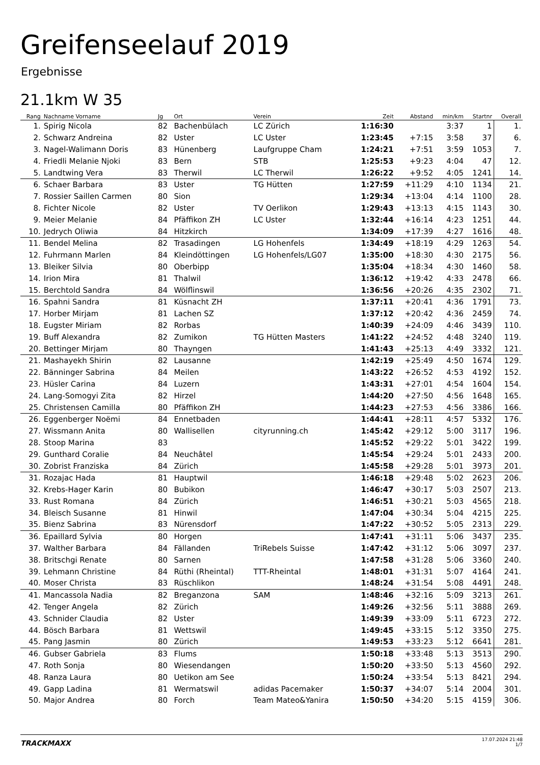Greifenseelauf 2019
Ergebnisse
21.1km W 35
| Rang | Nachname Vorname | Jg | Ort | Verein | Zeit | Abstand | min/km | Startnr | Overall |
| --- | --- | --- | --- | --- | --- | --- | --- | --- | --- |
| 1. | Spirig Nicola | 82 | Bachenbülach | LC Zürich | 1:16:30 | | 3:37 | 1 | 1. |
| 2. | Schwarz Andreina | 82 | Uster | LC Uster | 1:23:45 | +7:15 | 3:58 | 37 | 6. |
| 3. | Nagel-Walimann Doris | 83 | Hünenberg | Laufgruppe Cham | 1:24:21 | +7:51 | 3:59 | 1053 | 7. |
| 4. | Friedli Melanie Njoki | 83 | Bern | STB | 1:25:53 | +9:23 | 4:04 | 47 | 12. |
| 5. | Landtwing Vera | 83 | Therwil | LC Therwil | 1:26:22 | +9:52 | 4:05 | 1241 | 14. |
| 6. | Schaer Barbara | 83 | Uster | TG Hütten | 1:27:59 | +11:29 | 4:10 | 1134 | 21. |
| 7. | Rossier Saillen Carmen | 80 | Sion | | 1:29:34 | +13:04 | 4:14 | 1100 | 28. |
| 8. | Fichter Nicole | 82 | Uster | TV Oerlikon | 1:29:43 | +13:13 | 4:15 | 1143 | 30. |
| 9. | Meier Melanie | 84 | Pfäffikon ZH | LC Uster | 1:32:44 | +16:14 | 4:23 | 1251 | 44. |
| 10. | Jedrych Oliwia | 84 | Hitzkirch | | 1:34:09 | +17:39 | 4:27 | 1616 | 48. |
| 11. | Bendel Melina | 82 | Trasadingen | LG Hohenfels | 1:34:49 | +18:19 | 4:29 | 1263 | 54. |
| 12. | Fuhrmann Marlen | 84 | Kleindöttingen | LG Hohenfels/LG07 | 1:35:00 | +18:30 | 4:30 | 2175 | 56. |
| 13. | Bleiker Silvia | 80 | Oberbipp | | 1:35:04 | +18:34 | 4:30 | 1460 | 58. |
| 14. | Irion Mira | 81 | Thalwil | | 1:36:12 | +19:42 | 4:33 | 2478 | 66. |
| 15. | Berchtold Sandra | 84 | Wölflinswil | | 1:36:56 | +20:26 | 4:35 | 2302 | 71. |
| 16. | Spahni Sandra | 81 | Küsnacht ZH | | 1:37:11 | +20:41 | 4:36 | 1791 | 73. |
| 17. | Horber Mirjam | 81 | Lachen SZ | | 1:37:12 | +20:42 | 4:36 | 2459 | 74. |
| 18. | Eugster Miriam | 82 | Rorbas | | 1:40:39 | +24:09 | 4:46 | 3439 | 110. |
| 19. | Buff Alexandra | 82 | Zumikon | TG Hütten Masters | 1:41:22 | +24:52 | 4:48 | 3240 | 119. |
| 20. | Bettinger Mirjam | 80 | Thayngen | | 1:41:43 | +25:13 | 4:49 | 3332 | 121. |
| 21. | Mashayekh Shirin | 82 | Lausanne | | 1:42:19 | +25:49 | 4:50 | 1674 | 129. |
| 22. | Bänninger Sabrina | 84 | Meilen | | 1:43:22 | +26:52 | 4:53 | 4192 | 152. |
| 23. | Hüsler Carina | 84 | Luzern | | 1:43:31 | +27:01 | 4:54 | 1604 | 154. |
| 24. | Lang-Somogyi Zita | 82 | Hirzel | | 1:44:20 | +27:50 | 4:56 | 1648 | 165. |
| 25. | Christensen Camilla | 80 | Pfäffikon ZH | | 1:44:23 | +27:53 | 4:56 | 3386 | 166. |
| 26. | Eggenberger Noëmi | 84 | Ennetbaden | | 1:44:41 | +28:11 | 4:57 | 5332 | 176. |
| 27. | Wissmann Anita | 80 | Wallisellen | cityrunning.ch | 1:45:42 | +29:12 | 5:00 | 3117 | 196. |
| 28. | Stoop Marina | 83 | | | 1:45:52 | +29:22 | 5:01 | 3422 | 199. |
| 29. | Gunthard Coralie | 84 | Neuchâtel | | 1:45:54 | +29:24 | 5:01 | 2433 | 200. |
| 30. | Zobrist Franziska | 84 | Zürich | | 1:45:58 | +29:28 | 5:01 | 3973 | 201. |
| 31. | Rozajac Hada | 81 | Hauptwil | | 1:46:18 | +29:48 | 5:02 | 2623 | 206. |
| 32. | Krebs-Hager Karin | 80 | Bubikon | | 1:46:47 | +30:17 | 5:03 | 2507 | 213. |
| 33. | Rust Romana | 84 | Zürich | | 1:46:51 | +30:21 | 5:03 | 4565 | 218. |
| 34. | Bleisch Susanne | 81 | Hinwil | | 1:47:04 | +30:34 | 5:04 | 4215 | 225. |
| 35. | Bienz Sabrina | 83 | Nürensdorf | | 1:47:22 | +30:52 | 5:05 | 2313 | 229. |
| 36. | Epaillard Sylvia | 80 | Horgen | | 1:47:41 | +31:11 | 5:06 | 3437 | 235. |
| 37. | Walther Barbara | 84 | Fällanden | TriRebels Suisse | 1:47:42 | +31:12 | 5:06 | 3097 | 237. |
| 38. | Britschgi Renate | 80 | Sarnen | | 1:47:58 | +31:28 | 5:06 | 3360 | 240. |
| 39. | Lehmann Christine | 84 | Rüthi (Rheintal) | TTT-Rheintal | 1:48:01 | +31:31 | 5:07 | 4164 | 241. |
| 40. | Moser Christa | 83 | Rüschlikon | | 1:48:24 | +31:54 | 5:08 | 4491 | 248. |
| 41. | Mancassola Nadia | 82 | Breganzona | SAM | 1:48:46 | +32:16 | 5:09 | 3213 | 261. |
| 42. | Tenger Angela | 82 | Zürich | | 1:49:26 | +32:56 | 5:11 | 3888 | 269. |
| 43. | Schnider Claudia | 82 | Uster | | 1:49:39 | +33:09 | 5:11 | 6723 | 272. |
| 44. | Bösch Barbara | 81 | Wettswil | | 1:49:45 | +33:15 | 5:12 | 3350 | 275. |
| 45. | Pang Jasmin | 80 | Zürich | | 1:49:53 | +33:23 | 5:12 | 6641 | 281. |
| 46. | Gubser Gabriela | 83 | Flums | | 1:50:18 | +33:48 | 5:13 | 3513 | 290. |
| 47. | Roth Sonja | 80 | Wiesendangen | | 1:50:20 | +33:50 | 5:13 | 4560 | 292. |
| 48. | Ranza Laura | 80 | Uetikon am See | | 1:50:24 | +33:54 | 5:13 | 8421 | 294. |
| 49. | Gapp Ladina | 81 | Wermatswil | adidas Pacemaker | 1:50:37 | +34:07 | 5:14 | 2004 | 301. |
| 50. | Major Andrea | 80 | Forch | Team Mateo&Yanira | 1:50:50 | +34:20 | 5:15 | 4159 | 306. |
TRACKMAXX
17.07.2024 21:48
1/7